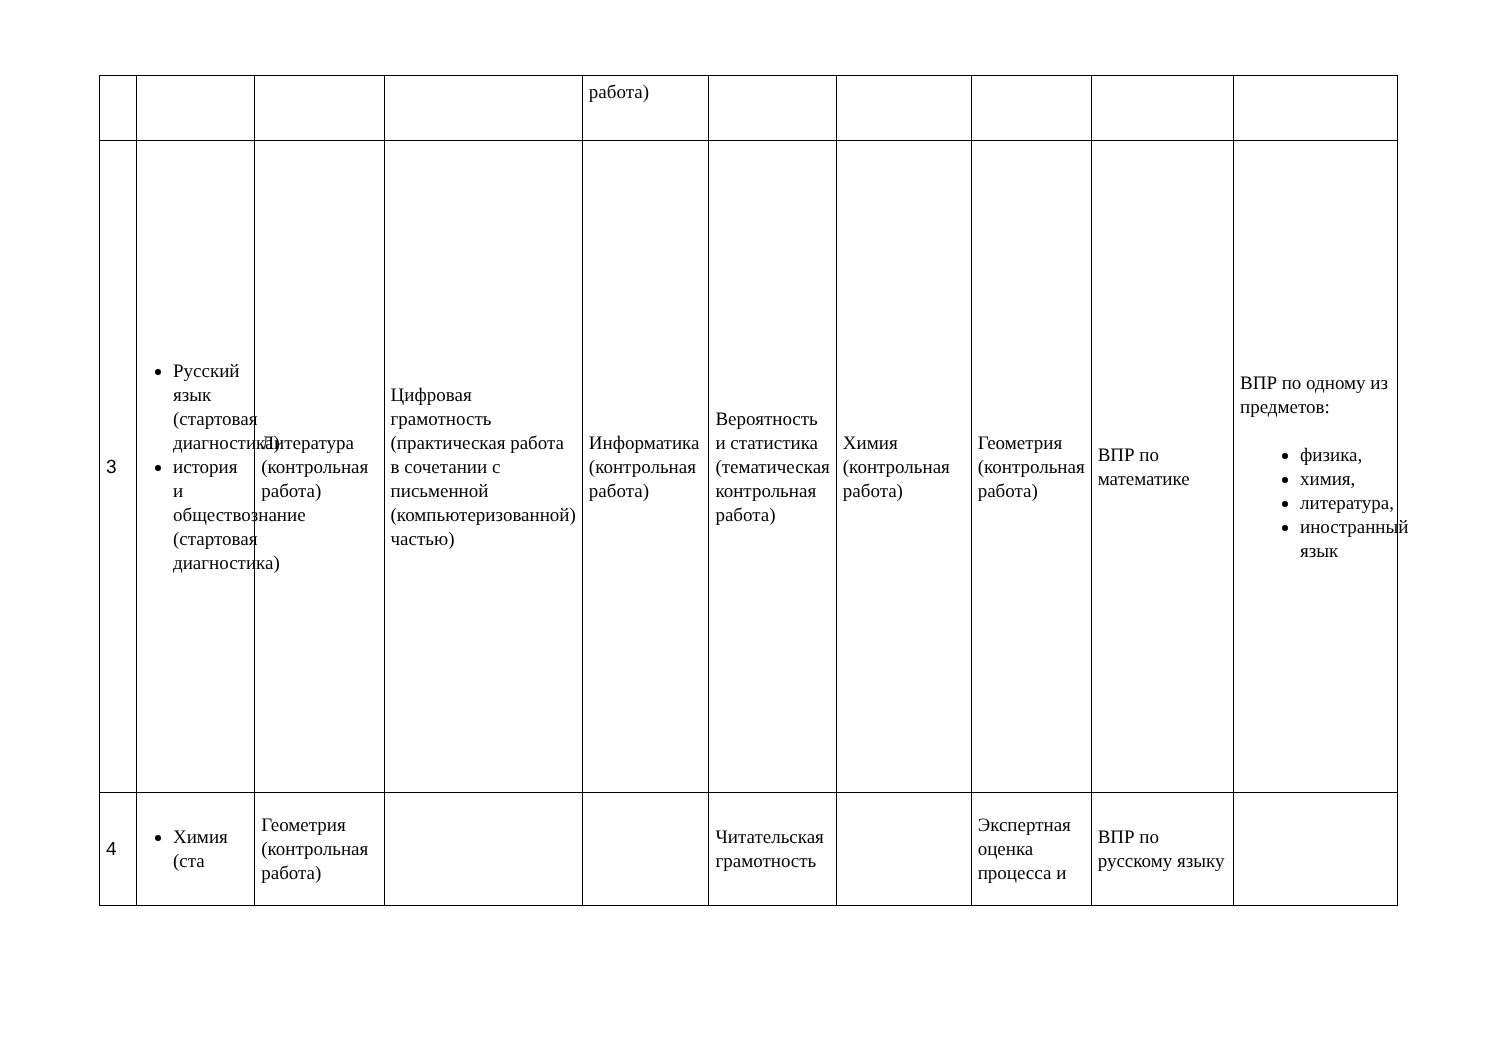| | | | | работа) | | | | | |
| 3 | Русский язык (стартовая диагностика) история и обществознание (стартовая диагностика) | Литература (контрольная работа) | Цифровая грамотность (практическая работа в сочетании с письменной (компьютеризованной) частью) | Информатика (контрольная работа) | Вероятность и статистика (тематическая контрольная работа) | Химия (контрольная работа) | Геометрия (контрольная работа) | ВПР по математике | ВПР по одному из предметов: физика, химия, литература, иностранный язык |
| 4 | Химия (ста | Геометрия (контрольная работа) | | | Читательская грамотность | | Экспертная оценка процесса и | ВПР по русскому языку | |